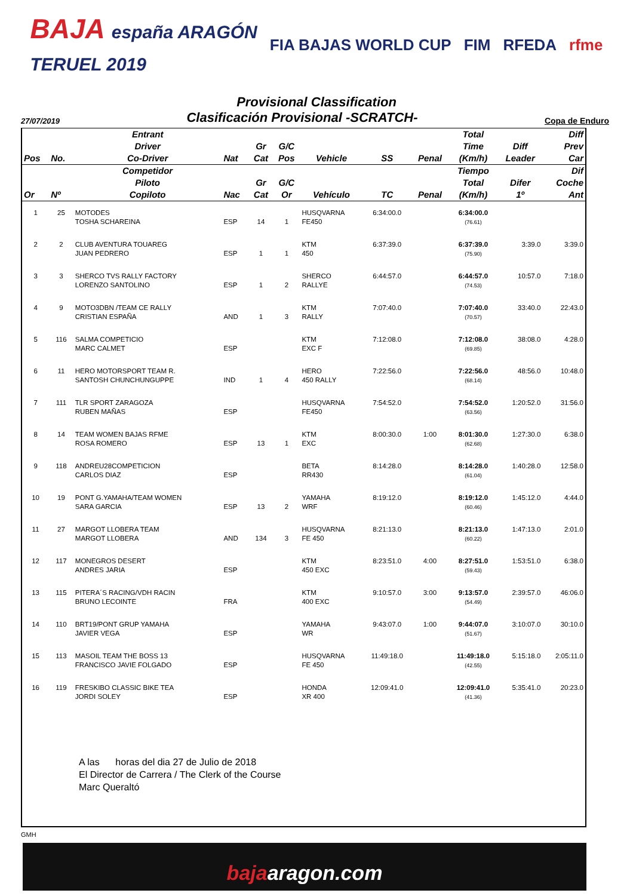BAJA españa ARAGÓN
TERUEL 2019
FIA BAJAS WORLD CUP FIM RFEDA rfme
Provisional Classification
27/07/2019 Clasificación Provisional -SCRATCH- Copa de Enduro
| Pos | No. | Entrant Driver Co-Driver | Nat | Gr Cat | G/C Pos | Vehicle | SS | Penal | Total Time (Km/h) | Diff Leader | Diff Prev Car |
| --- | --- | --- | --- | --- | --- | --- | --- | --- | --- | --- | --- |
| Or | Nº | Competidor Piloto Copiloto | Nac | Gr Cat | G/C Or | Vehículo | TC | Penal | Tiempo Total (Km/h) | Difer 1º | Dif Coche Ant |
| 1 | 25 | MOTODES TOSHA SCHAREINA | ESP | 14 | 1 | HUSQVARNA FE450 | 6:34:00.0 | | 6:34:00.0 (76.61) | | |
| 2 | 2 | CLUB AVENTURA TOUAREG JUAN PEDRERO | ESP | 1 | 1 | KTM 450 | 6:37:39.0 | | 6:37:39.0 (75.90) | 3:39.0 | 3:39.0 |
| 3 | 3 | SHERCO TVS RALLY FACTORY LORENZO SANTOLINO | ESP | 1 | 2 | SHERCO RALLYE | 6:44:57.0 | | 6:44:57.0 (74.53) | 10:57.0 | 7:18.0 |
| 4 | 9 | MOTO3DBN /TEAM CE RALLY CRISTIAN ESPAÑA | AND | 1 | 3 | KTM RALLY | 7:07:40.0 | | 7:07:40.0 (70.57) | 33:40.0 | 22:43.0 |
| 5 | 116 | SALMA COMPETICIO MARC CALMET | ESP | | | KTM EXC F | 7:12:08.0 | | 7:12:08.0 (69.85) | 38:08.0 | 4:28.0 |
| 6 | 11 | HERO MOTORSPORT TEAM R. SANTOSH CHUNCHUNGUPPE | IND | 1 | 4 | HERO 450 RALLY | 7:22:56.0 | | 7:22:56.0 (68.14) | 48:56.0 | 10:48.0 |
| 7 | 111 | TLR SPORT ZARAGOZA RUBEN MAÑAS | ESP | | | HUSQVARNA FE450 | 7:54:52.0 | | 7:54:52.0 (63.56) | 1:20:52.0 | 31:56.0 |
| 8 | 14 | TEAM WOMEN BAJAS RFME ROSA ROMERO | ESP | 13 | 1 | KTM EXC | 8:00:30.0 | 1:00 | 8:01:30.0 (62.68) | 1:27:30.0 | 6:38.0 |
| 9 | 118 | ANDREU28COMPETICION CARLOS DIAZ | ESP | | | BETA RR430 | 8:14:28.0 | | 8:14:28.0 (61.04) | 1:40:28.0 | 12:58.0 |
| 10 | 19 | PONT G.YAMAHA/TEAM WOMEN SARA GARCIA | ESP | 13 | 2 | YAMAHA WRF | 8:19:12.0 | | 8:19:12.0 (60.46) | 1:45:12.0 | 4:44.0 |
| 11 | 27 | MARGOT LLOBERA TEAM MARGOT LLOBERA | AND | 134 | 3 | HUSQVARNA FE 450 | 8:21:13.0 | | 8:21:13.0 (60.22) | 1:47:13.0 | 2:01.0 |
| 12 | 117 | MONEGROS DESERT ANDRES JARIA | ESP | | | KTM 450 EXC | 8:23:51.0 | 4:00 | 8:27:51.0 (59.43) | 1:53:51.0 | 6:38.0 |
| 13 | 115 | PITERA´S RACING/VDH RACIN BRUNO LECOINTE | FRA | | | KTM 400 EXC | 9:10:57.0 | 3:00 | 9:13:57.0 (54.49) | 2:39:57.0 | 46:06.0 |
| 14 | 110 | BRT19/PONT GRUP YAMAHA JAVIER VEGA | ESP | | | YAMAHA WR | 9:43:07.0 | 1:00 | 9:44:07.0 (51.67) | 3:10:07.0 | 30:10.0 |
| 15 | 113 | MASOIL TEAM THE BOSS 13 FRANCISCO JAVIE FOLGADO | ESP | | | HUSQVARNA FE 450 | 11:49:18.0 | | 11:49:18.0 (42.55) | 5:15:18.0 | 2:05:11.0 |
| 16 | 119 | FRESKIBO CLASSIC BIKE TEA JORDI SOLEY | ESP | | | HONDA XR 400 | 12:09:41.0 | | 12:09:41.0 (41.36) | 5:35:41.0 | 20:23.0 |
A las horas del dia 27 de Julio de 2018
El Director de Carrera / The Clerk of the Course
Marc Queraltó
GMH
bajaaragon.com